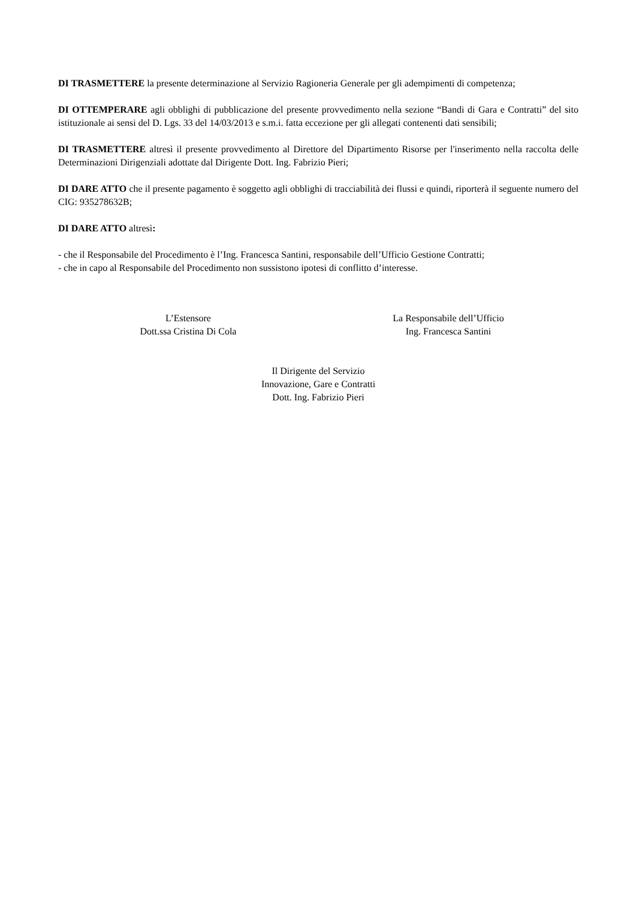DI TRASMETTERE la presente determinazione al Servizio Ragioneria Generale per gli adempimenti di competenza;
DI OTTEMPERARE agli obblighi di pubblicazione del presente provvedimento nella sezione “Bandi di Gara e Contratti” del sito istituzionale ai sensi del D. Lgs. 33 del 14/03/2013 e s.m.i. fatta eccezione per gli allegati contenenti dati sensibili;
DI TRASMETTERE altresì il presente provvedimento al Direttore del Dipartimento Risorse per l'inserimento nella raccolta delle Determinazioni Dirigenziali adottate dal Dirigente Dott. Ing. Fabrizio Pieri;
DI DARE ATTO che il presente pagamento è soggetto agli obblighi di tracciabilità dei flussi e quindi, riporterà il seguente numero del CIG: 935278632B;
DI DARE ATTO altresì:
- che il Responsabile del Procedimento è l’Ing. Francesca Santini, responsabile dell’Ufficio Gestione Contratti;
- che in capo al Responsabile del Procedimento non sussistono ipotesi di conflitto d’interesse.
L’Estensore
Dott.ssa Cristina Di Cola
La Responsabile dell’Ufficio
Ing. Francesca Santini
Il Dirigente del Servizio
Innovazione, Gare e Contratti
Dott. Ing. Fabrizio Pieri